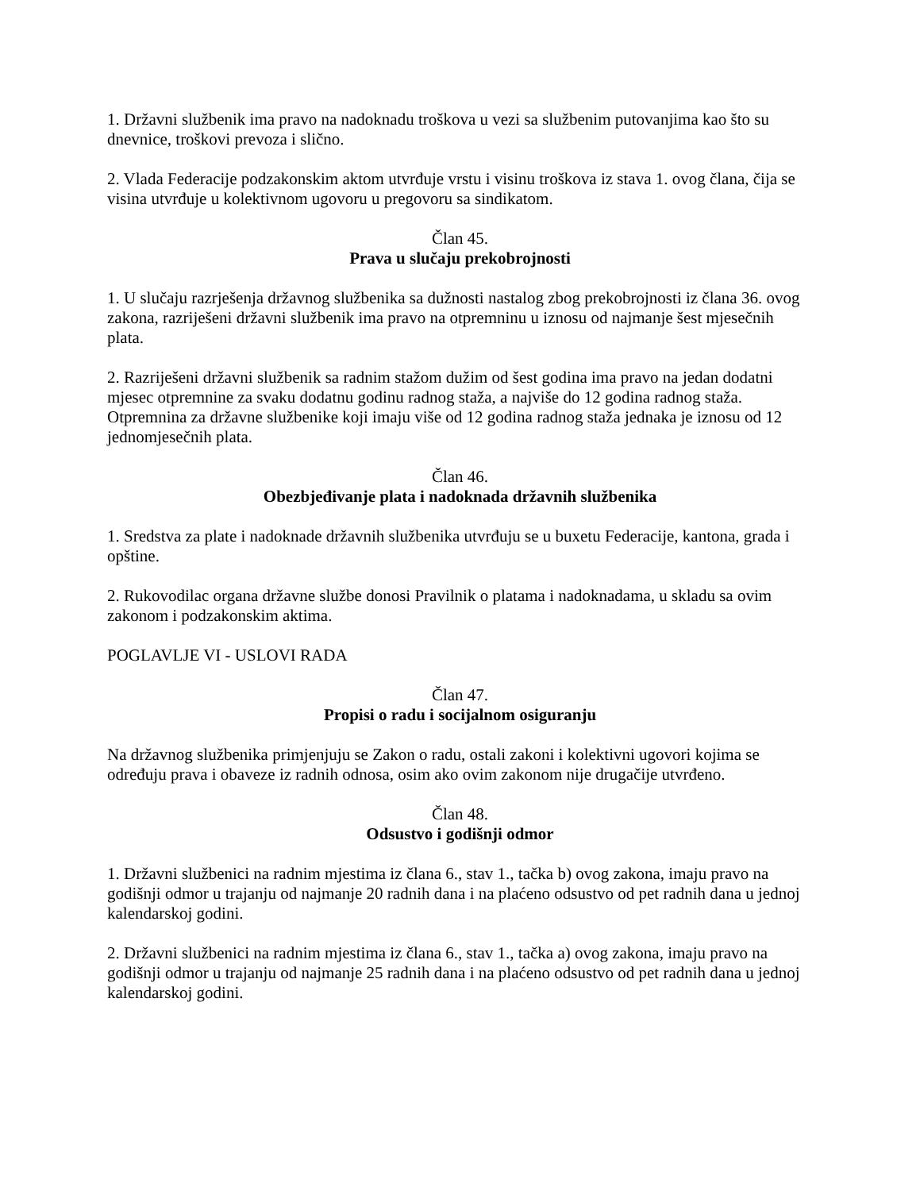1. Državni službenik ima pravo na nadoknadu troškova u vezi sa službenim putovanjima kao što su dnevnice, troškovi prevoza i slično.
2. Vlada Federacije podzakonskim aktom utvrđuje vrstu i visinu troškova iz stava 1. ovog člana, čija se visina utvrđuje u kolektivnom ugovoru u pregovoru sa sindikatom.
Član 45.
Prava u slučaju prekobrojnosti
1. U slučaju razrješenja državnog službenika sa dužnosti nastalog zbog prekobrojnosti iz člana 36. ovog zakona, razriješeni državni službenik ima pravo na otpremninu u iznosu od najmanje šest mjesečnih plata.
2. Razriješeni državni službenik sa radnim stažom dužim od šest godina ima pravo na jedan dodatni mjesec otpremnine za svaku dodatnu godinu radnog staža, a najviše do 12 godina radnog staža. Otpremnina za državne službenike koji imaju više od 12 godina radnog staža jednaka je iznosu od 12 jednomjesečnih plata.
Član 46.
Obezbjeđivanje plata i nadoknada državnih službenika
1. Sredstva za plate i nadoknade državnih službenika utvrđuju se u buxetu Federacije, kantona, grada i opštine.
2. Rukovodilac organa državne službe donosi Pravilnik o platama i nadoknadama, u skladu sa ovim zakonom i podzakonskim aktima.
POGLAVLJE VI - USLOVI RADA
Član 47.
Propisi o radu i socijalnom osiguranju
Na državnog službenika primjenjuju se Zakon o radu, ostali zakoni i kolektivni ugovori kojima se određuju prava i obaveze iz radnih odnosa, osim ako ovim zakonom nije drugačije utvrđeno.
Član 48.
Odsustvo i godišnji odmor
1. Državni službenici na radnim mjestima iz člana 6., stav 1., tačka b) ovog zakona, imaju pravo na godišnji odmor u trajanju od najmanje 20 radnih dana i na plaćeno odsustvo od pet radnih dana u jednoj kalendarskoj godini.
2. Državni službenici na radnim mjestima iz člana 6., stav 1., tačka a) ovog zakona, imaju pravo na godišnji odmor u trajanju od najmanje 25 radnih dana i na plaćeno odsustvo od pet radnih dana u jednoj kalendarskoj godini.